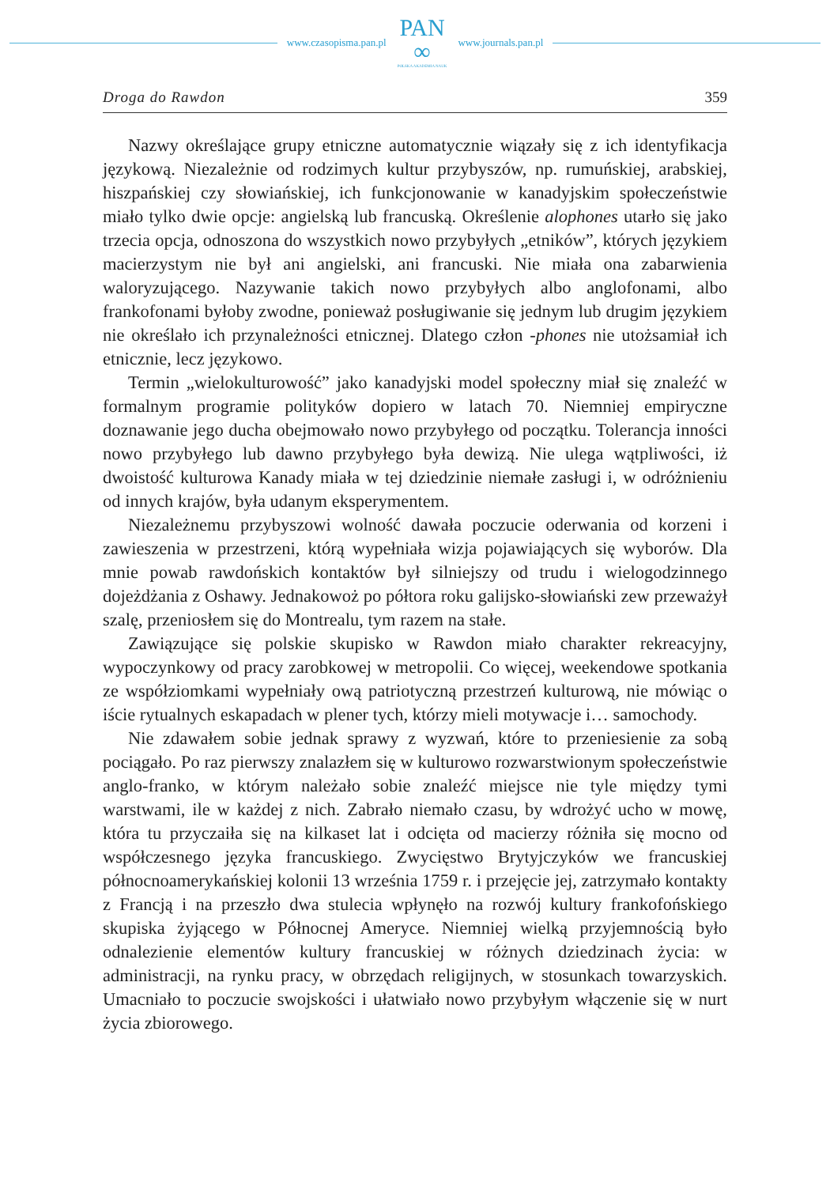www.czasopisma.pan.pl
PAN
∞
POLSKA AKADEMIA NAUK
www.journals.pan.pl
Droga do Rawdon 359
Nazwy określające grupy etniczne automatycznie wiązały się z ich identyfikacja językową. Niezależnie od rodzimych kultur przybyszów, np. rumuńskiej, arabskiej, hiszpańskiej czy słowiańskiej, ich funkcjonowanie w kanadyjskim społeczeństwie miało tylko dwie opcje: angielską lub francuską. Określenie alophones utarło się jako trzecia opcja, odnoszona do wszystkich nowo przybyłych „etników”, których językiem macierzystym nie był ani angielski, ani francuski. Nie miała ona zabarwienia waloryzującego. Nazywanie takich nowo przybyłych albo anglofonami, albo frankofonami byłoby zwodne, ponieważ posługiwanie się jednym lub drugim językiem nie określało ich przynależności etnicznej. Dlatego człon -phones nie utożsamiał ich etnicznie, lecz językowo.
Termin „wielokulturowość” jako kanadyjski model społeczny miał się znaleźć w formalnym programie polityków dopiero w latach 70. Niemniej empiryczne doznawanie jego ducha obejmowało nowo przybyłego od początku. Tolerancja inności nowo przybyłego lub dawno przybyłego była dewizą. Nie ulega wątpliwości, iż dwoistość kulturowa Kanady miała w tej dziedzinie niemałe zasługi i, w odróżnieniu od innych krajów, była udanym eksperymentem.
Niezależnemu przybyszowi wolność dawała poczucie oderwania od korzeni i zawieszenia w przestrzeni, którą wypełniała wizja pojawiających się wyborów. Dla mnie powab rawdońskich kontaktów był silniejszy od trudu i wielogodzinnego dojeżdżania z Oshawy. Jednakowoż po półtora roku galijsko-słowiański zew przeważył szalę, przeniosłem się do Montrealu, tym razem na stałe.
Zawiązujące się polskie skupisko w Rawdon miało charakter rekreacyjny, wypoczynkowy od pracy zarobkowej w metropolii. Co więcej, weekendowe spotkania ze współziomkami wypełniały ową patriotyczną przestrzeń kulturową, nie mówiąc o iście rytualnych eskapadach w plener tych, którzy mieli motywacje i… samochody.
Nie zdawałem sobie jednak sprawy z wyzwań, które to przeniesienie za sobą pociągało. Po raz pierwszy znalazłem się w kulturowo rozwarstwionym społeczeństwie anglo-franko, w którym należało sobie znaleźć miejsce nie tyle między tymi warstwami, ile w każdej z nich. Zabrało niemało czasu, by wdrożyć ucho w mowę, która tu przyczaiła się na kilkaset lat i odcięta od macierzy różniła się mocno od współczesnego języka francuskiego. Zwycięstwo Brytyjczyków we francuskiej północnoamerykańskiej kolonii 13 września 1759 r. i przejęcie jej, zatrzymało kontakty z Francją i na przeszło dwa stulecia wpłynęło na rozwój kultury frankofońskiego skupiska żyjącego w Północnej Ameryce. Niemniej wielką przyjemnością było odnalezienie elementów kultury francuskiej w różnych dziedzinach życia: w administracji, na rynku pracy, w obrzędach religijnych, w stosunkach towarzyskich. Umacniało to poczucie swojskości i ułatwiało nowo przybyłym włączenie się w nurt życia zbiorowego.